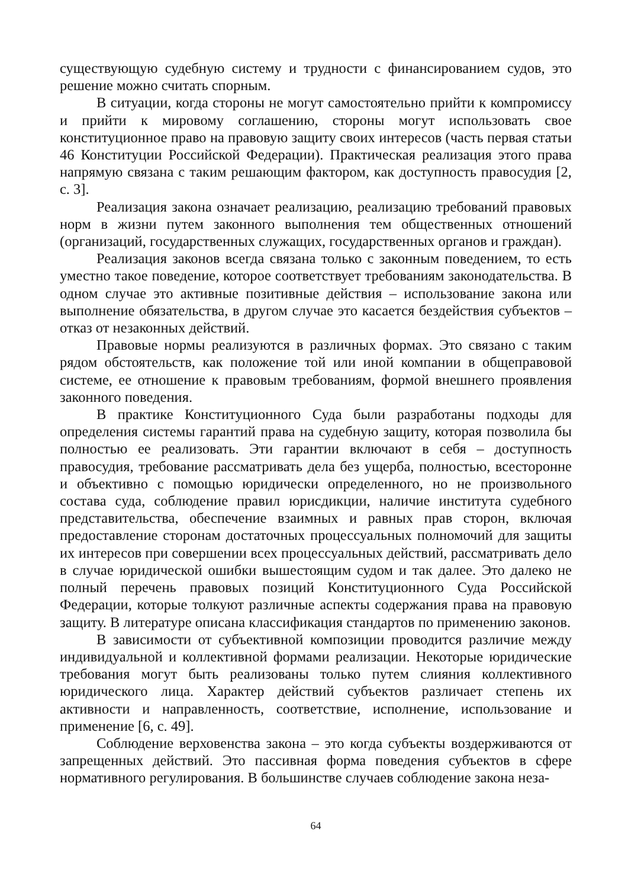существующую судебную систему и трудности с финансированием судов, это решение можно считать спорным.
В ситуации, когда стороны не могут самостоятельно прийти к компромиссу и прийти к мировому соглашению, стороны могут использовать свое конституционное право на правовую защиту своих интересов (часть первая статьи 46 Конституции Российской Федерации). Практическая реализация этого права напрямую связана с таким решающим фактором, как доступность правосудия [2, с. 3].
Реализация закона означает реализацию, реализацию требований правовых норм в жизни путем законного выполнения тем общественных отношений (организаций, государственных служащих, государственных органов и граждан).
Реализация законов всегда связана только с законным поведением, то есть уместно такое поведение, которое соответствует требованиям законодательства. В одном случае это активные позитивные действия – использование закона или выполнение обязательства, в другом случае это касается бездействия субъектов – отказ от незаконных действий.
Правовые нормы реализуются в различных формах. Это связано с таким рядом обстоятельств, как положение той или иной компании в общеправовой системе, ее отношение к правовым требованиям, формой внешнего проявления законного поведения.
В практике Конституционного Суда были разработаны подходы для определения системы гарантий права на судебную защиту, которая позволила бы полностью ее реализовать. Эти гарантии включают в себя – доступность правосудия, требование рассматривать дела без ущерба, полностью, всесторонне и объективно с помощью юридически определенного, но не произвольного состава суда, соблюдение правил юрисдикции, наличие института судебного представительства, обеспечение взаимных и равных прав сторон, включая предоставление сторонам достаточных процессуальных полномочий для защиты их интересов при совершении всех процессуальных действий, рассматривать дело в случае юридической ошибки вышестоящим судом и так далее. Это далеко не полный перечень правовых позиций Конституционного Суда Российской Федерации, которые толкуют различные аспекты содержания права на правовую защиту. В литературе описана классификация стандартов по применению законов.
В зависимости от субъективной композиции проводится различие между индивидуальной и коллективной формами реализации. Некоторые юридические требования могут быть реализованы только путем слияния коллективного юридического лица. Характер действий субъектов различает степень их активности и направленность, соответствие, исполнение, использование и применение [6, с. 49].
Соблюдение верховенства закона – это когда субъекты воздерживаются от запрещенных действий. Это пассивная форма поведения субъектов в сфере нормативного регулирования. В большинстве случаев соблюдение закона неза-
64